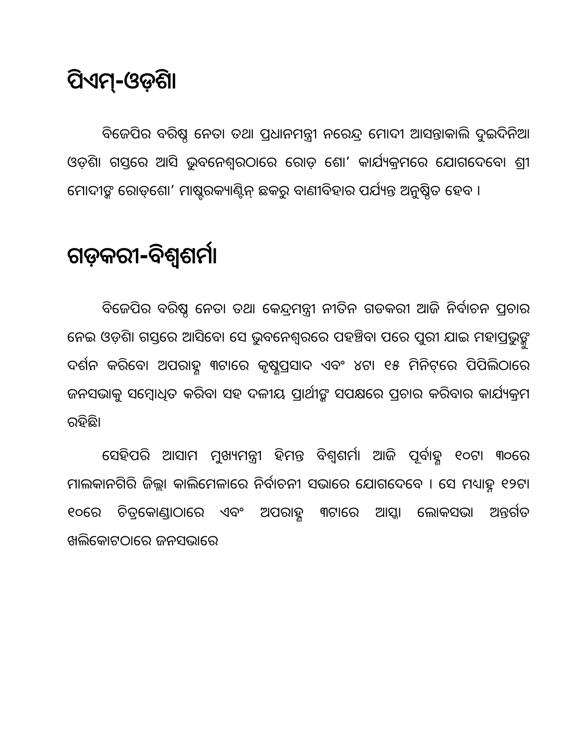ପିଏମ୍-ଓଡ଼ିଶା
ବିଜେପିର ବରିଷ୍ଠ ନେତା ତଥା ପ୍ରଧାନମନ୍ତ୍ରୀ ନରେନ୍ଦ୍ର ମୋଦୀ ଆସନ୍ତାକାଲି ଦୁଇଦିନିଆ ଓଡ଼ିଶା ଗସ୍ତରେ ଆସି ଭୁବନେଶ୍ୱରଠାରେ ରୋଡ଼ ଶୋ’ କାର୍ଯ୍ୟକ୍ରମରେ ଯୋଗଦେବେ। ଶ୍ରୀ ମୋଦୀଙ୍କ ରୋଡ୍‌ଶୋ’ ମାଷ୍ଟରକ୍ୟାଣ୍ଟିନ୍ ଛକରୁ ବାଣୀବିହାର ପର୍ଯ୍ୟନ୍ତ ଅନୁଷ୍ଠିତ ହେବ ।
ଗଡ଼କରୀ-ବିଶ୍ୱଶର୍ମା
ବିଜେପିର ବରିଷ୍ଠ ନେତା ତଥା କେନ୍ଦ୍ରମନ୍ତ୍ରୀ ନୀତିନ ଗଡକରୀ ଆଜି ନିର୍ବାଚନ ପ୍ରଚାର ନେଇ ଓଡ଼ିଶା ଗସ୍ତରେ ଆସିବେ। ସେ ଭୁବନେଶ୍ୱରରେ ପହଞ୍ଚିବା ପରେ ପୁରୀ ଯାଇ ମହାପ୍ରଭୁଙ୍କୁ ଦର୍ଶନ କରିବେ। ଅପରାହ୍ଣ ୩ଟାରେ କୃଷ୍ଣପ୍ରସାଦ ଏବଂ ୪ଟା ୧୫ ମିନିଟ୍‌ରେ ପିପିଲିଠାରେ ଜନସଭାକୁ ସମ୍ବୋଧିତ କରିବା ସହ ଦଳୀୟ ପ୍ରାର୍ଥୀଙ୍କ ସପକ୍ଷରେ ପ୍ରଚାର କରିବାର କାର୍ଯ୍ୟକ୍ରମ ରହିଛି।
ସେହିପରି ଆସାମ ମୁଖ୍ୟମନ୍ତ୍ରୀ ହିମନ୍ତ ବିଶ୍ୱଶର୍ମା ଆଜି ପୂର୍ବାହ୍ଣ ୧୦ଟା ୩୦ରେ ମାଲକାନଗିରି ଜିଲ୍ଲା କାଲିମେଳାରେ ନିର୍ବାଚନୀ ସଭାରେ ଯୋଗଦେବେ । ସେ ମଧ୍ୟାହ୍ନ ୧୨ଟା ୧୦ରେ ଚିତ୍ରକୋଣ୍ଡାଠାରେ ଏବଂ ଅପରାହ୍ଣ ୩ଟାରେ ଆସ୍କା ଲୋକସଭା ଅନ୍ତର୍ଗତ ଖଲିକୋଟଠାରେ ଜନସଭାରେ